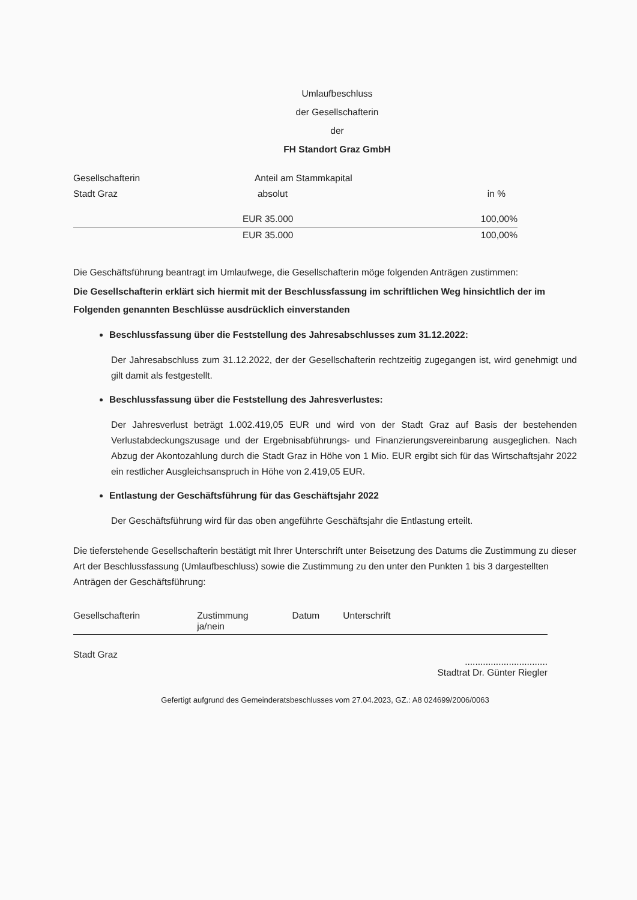Umlaufbeschluss
der Gesellschafterin
der
FH Standort Graz GmbH
| Gesellschafterin | Anteil am Stammkapital | |
| Stadt Graz | absolut | in % |
| | EUR 35.000 | 100,00% |
| | EUR 35.000 | 100,00% |
Die Geschäftsführung beantragt im Umlaufwege, die Gesellschafterin möge folgenden Anträgen zustimmen:
Die Gesellschafterin erklärt sich hiermit mit der Beschlussfassung im schriftlichen Weg hinsichtlich der im Folgenden genannten Beschlüsse ausdrücklich einverstanden
Beschlussfassung über die Feststellung des Jahresabschlusses zum 31.12.2022:
Der Jahresabschluss zum 31.12.2022, der der Gesellschafterin rechtzeitig zugegangen ist, wird genehmigt und gilt damit als festgestellt.
Beschlussfassung über die Feststellung des Jahresverlustes:
Der Jahresverlust beträgt 1.002.419,05 EUR und wird von der Stadt Graz auf Basis der bestehenden Verlustabdeckungszusage und der Ergebnisabführungs- und Finanzierungsvereinbarung ausgeglichen. Nach Abzug der Akontozahlung durch die Stadt Graz in Höhe von 1 Mio. EUR ergibt sich für das Wirtschaftsjahr 2022 ein restlicher Ausgleichsanspruch in Höhe von 2.419,05 EUR.
Entlastung der Geschäftsführung für das Geschäftsjahr 2022
Der Geschäftsführung wird für das oben angeführte Geschäftsjahr die Entlastung erteilt.
Die tieferstehende Gesellschafterin bestätigt mit Ihrer Unterschrift unter Beisetzung des Datums die Zustimmung zu dieser Art der Beschlussfassung (Umlaufbeschluss) sowie die Zustimmung zu den unter den Punkten 1 bis 3 dargestellten Anträgen der Geschäftsführung:
| Gesellschafterin | Zustimmung ja/nein | Datum | Unterschrift |
| Stadt Graz | | | ................................ Stadtrat Dr. Günter Riegler |
Gefertigt aufgrund des Gemeinderatsbeschlusses vom 27.04.2023, GZ.: A8 024699/2006/0063